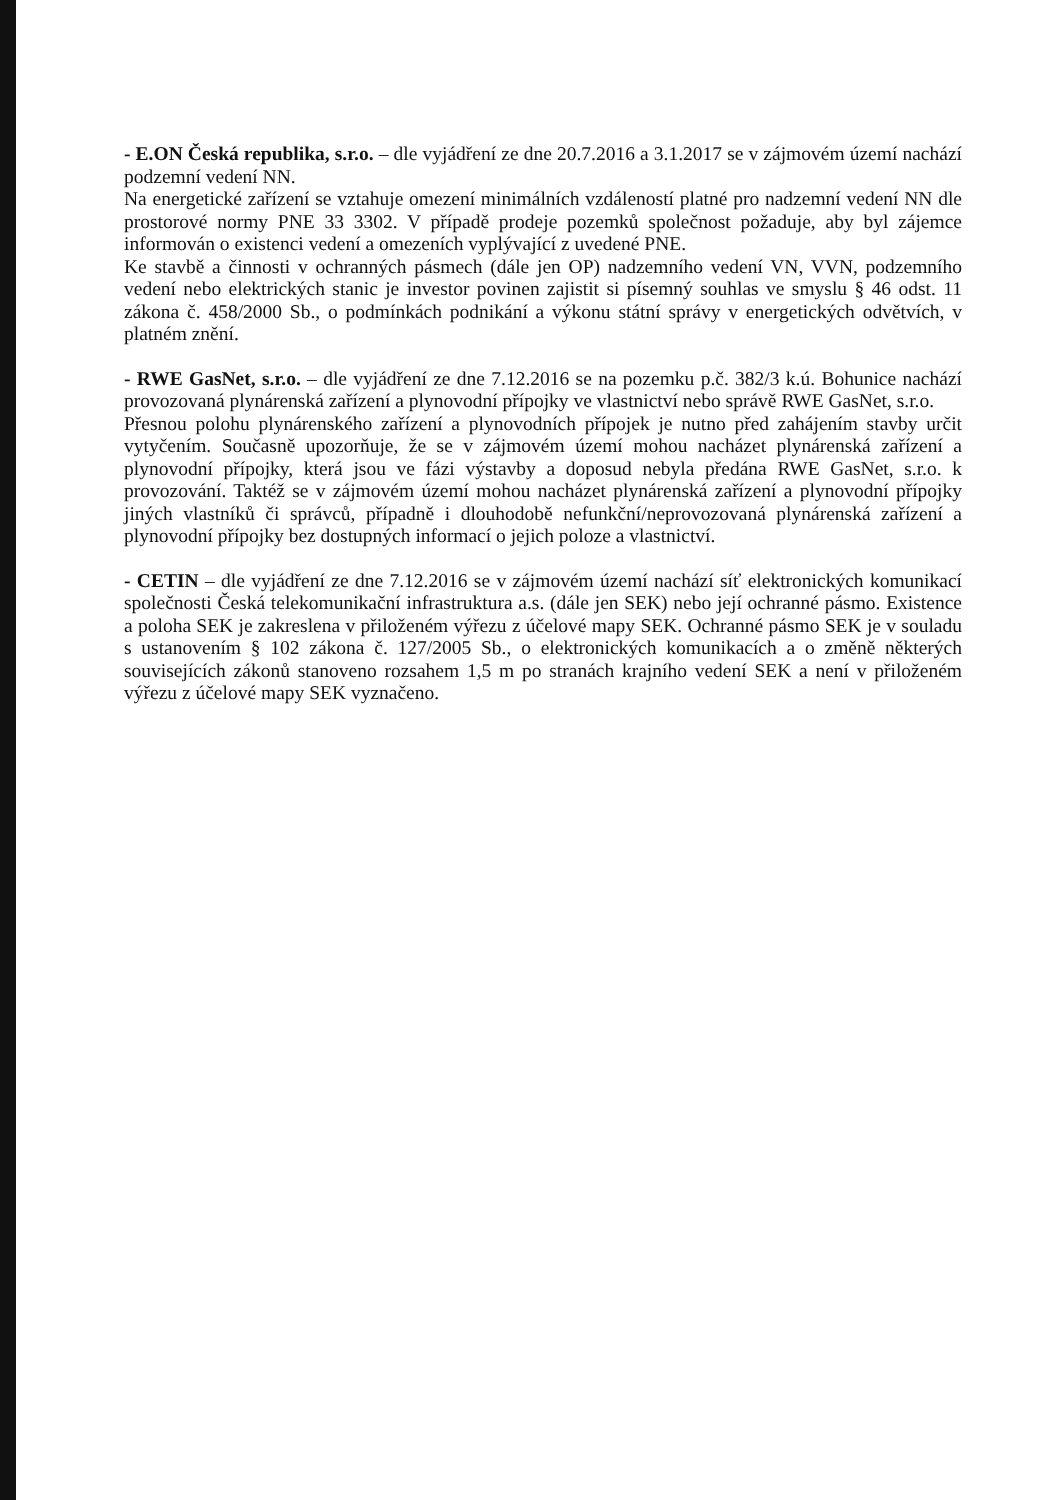- E.ON Česká republika, s.r.o. – dle vyjádření ze dne 20.7.2016 a 3.1.2017 se v zájmovém území nachází podzemní vedení NN.
Na energetické zařízení se vztahuje omezení minimálních vzdáleností platné pro nadzemní vedení NN dle prostorové normy PNE 33 3302. V případě prodeje pozemků společnost požaduje, aby byl zájemce informován o existenci vedení a omezeních vyplývající z uvedené PNE.
Ke stavbě a činnosti v ochranných pásmech (dále jen OP) nadzemního vedení VN, VVN, podzemního vedení nebo elektrických stanic je investor povinen zajistit si písemný souhlas ve smyslu § 46 odst. 11 zákona č. 458/2000 Sb., o podmínkách podnikání a výkonu státní správy v energetických odvětvích, v platném znění.
- RWE GasNet, s.r.o. – dle vyjádření ze dne 7.12.2016 se na pozemku p.č. 382/3 k.ú. Bohunice nachází provozovaná plynárenská zařízení a plynovodní přípojky ve vlastnictví nebo správě RWE GasNet, s.r.o.
Přesnou polohu plynárenského zařízení a plynovodních přípojek je nutno před zahájením stavby určit vytyčením. Současně upozorňuje, že se v zájmovém území mohou nacházet plynárenská zařízení a plynovodní přípojky, která jsou ve fázi výstavby a doposud nebyla předána RWE GasNet, s.r.o. k provozování. Taktéž se v zájmovém území mohou nacházet plynárenská zařízení a plynovodní přípojky jiných vlastníků či správců, případně i dlouhodobě nefunkční/neprovozovaná plynárenská zařízení a plynovodní přípojky bez dostupných informací o jejich poloze a vlastnictví.
- CETIN – dle vyjádření ze dne 7.12.2016 se v zájmovém území nachází síť elektronických komunikací společnosti Česká telekomunikační infrastruktura a.s. (dále jen SEK) nebo její ochranné pásmo. Existence a poloha SEK je zakreslena v přiloženém výřezu z účelové mapy SEK. Ochranné pásmo SEK je v souladu s ustanovením § 102 zákona č. 127/2005 Sb., o elektronických komunikacích a o změně některých souvisejících zákonů stanoveno rozsahem 1,5 m po stranách krajního vedení SEK a není v přiloženém výřezu z účelové mapy SEK vyznačeno.